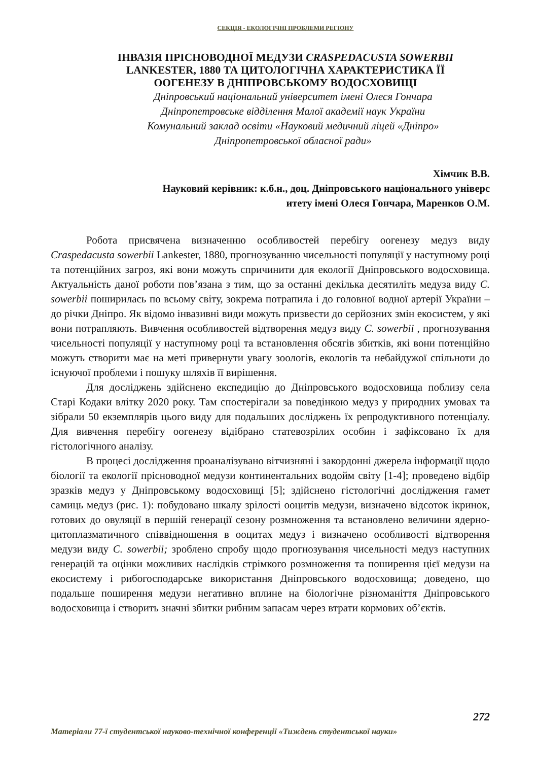СЕКЦІЯ - ЕКОЛОГІЧНІ ПРОБЛЕМИ РЕГІОНУ
ІНВАЗІЯ ПРІСНОВОДНОЇ МЕДУЗИ CRASPEDACUSTA SOWERBII
LANKESTER, 1880 ТА ЦИТОЛОГІЧНА ХАРАКТЕРИСТИКА ЇЇ
ООГЕНЕЗУ В ДНІПРОВСЬКОМУ ВОДОСХОВИЩІ
Дніпровський національний університет імені Олеся Гончара
Дніпропетровське відділення Малої академії наук України
Комунальний заклад освіти «Науковий медичний ліцей «Дніпро»
Дніпропетровської обласної ради»
Хімчик В.В.
Науковий керівник: к.б.н., доц. Дніпровського національного універс
итету імені Олеся Гончара, Маренков О.М.
Робота присвячена визначенню особливостей перебігу оогенезу медуз виду Craspedacusta sowerbii Lankester, 1880, прогнозуванню чисельності популяції у наступному році та потенційних загроз, які вони можуть спричинити для екології Дніпровського водосховища. Актуальність даної роботи пов’язана з тим, що за останні декілька десятиліть медуза виду C. sowerbii поширилась по всьому світу, зокрема потрапила і до головної водної артерії України – до річки Дніпро. Як відомо інвазивні види можуть призвести до серйозних змін екосистем, у які вони потрапляють. Вивчення особливостей відтворення медуз виду C. sowerbii , прогнозування чисельності популяції у наступному році та встановлення обсягів збитків, які вони потенційно можуть створити має на меті привернути увагу зоологів, екологів та небайдужої спільноти до існуючої проблеми і пошуку шляхів її вирішення.
Для досліджень здійснено експедицію до Дніпровського водосховища поблизу села Старі Кодаки влітку 2020 року. Там спостерігали за поведінкою медуз у природних умовах та зібрали 50 екземплярів цього виду для подальших досліджень їх репродуктивного потенціалу. Для вивчення перебігу оогенезу відібрано статевозрілих особин і зафіксовано їх для гістологічного аналізу.
В процесі дослідження проаналізувано вітчизняні і закордонні джерела інформації щодо біології та екології прісноводної медузи континентальних водойм світу [1-4]; проведено відбір зразків медуз у Дніпровському водосховищі [5]; здійснено гістологічні дослідження гамет самиць медуз (рис. 1): побудовано шкалу зрілості ооцитів медузи, визначено відсоток ікринок, готових до овуляції в першій генерації сезону розмноження та встановлено величини ядерно-цитоплазматичного співвідношення в ооцитах медуз і визначено особливості відтворення медузи виду C. sowerbii; зроблено спробу щодо прогнозування чисельності медуз наступних генерацій та оцінки можливих наслідків стрімкого розмноження та поширення цієї медузи на екосистему і рибогосподарське використання Дніпровського водосховища; доведено, що подальше поширення медузи негативно вплине на біологічне різноманіття Дніпровського водосховища і створить значні збитки рибним запасам через втрати кормових об’єктів.
272
Матеріали 77-ї студентської науково-технічної конференції «Тиждень студентської науки»